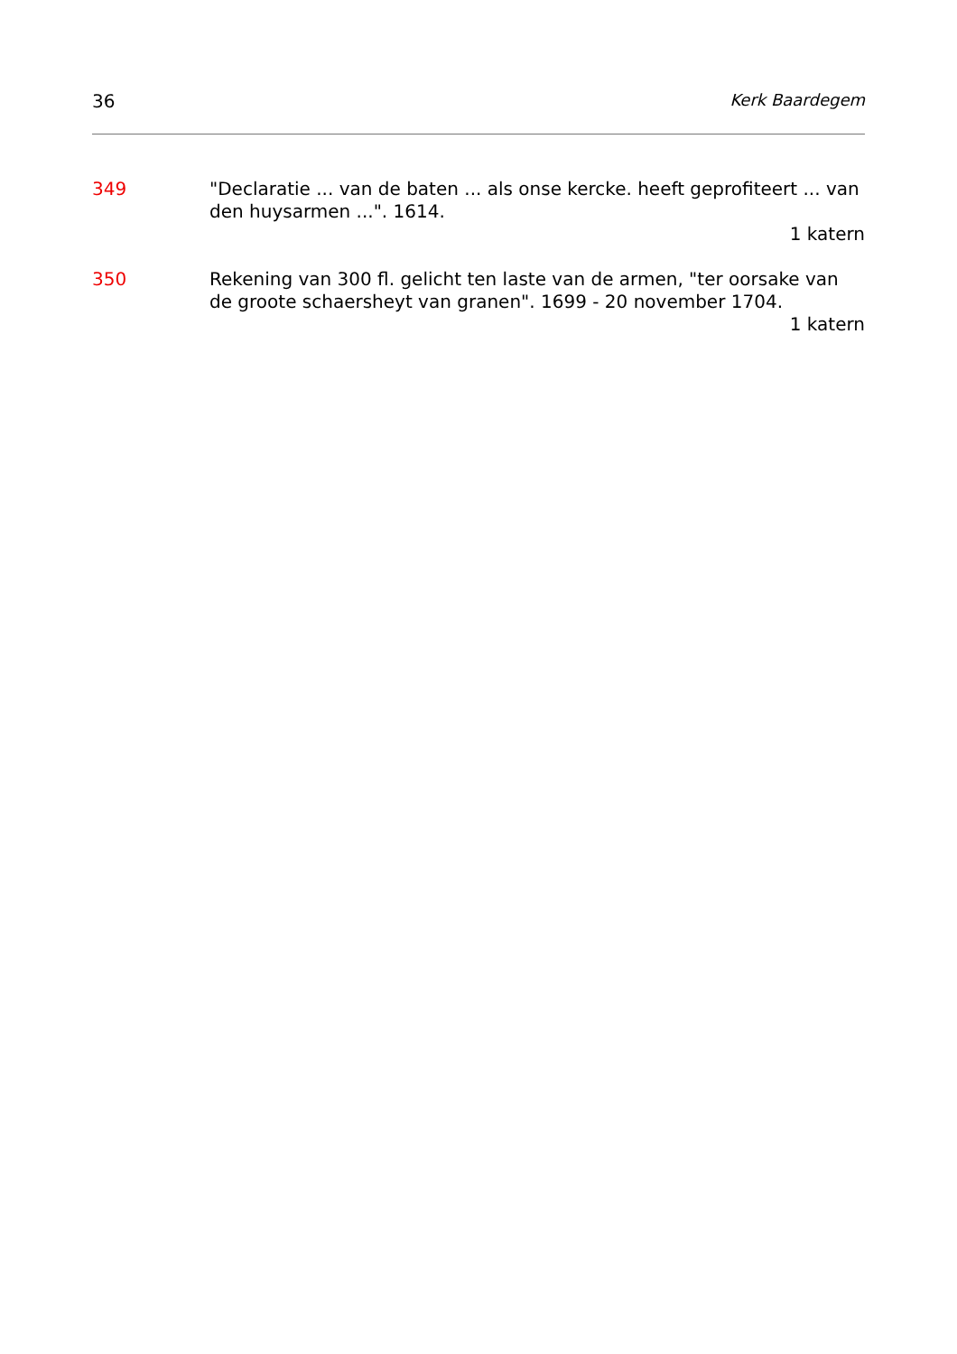36 Kerk Baardegem
349 "Declaratie ... van de baten ... als onse kercke. heeft geprofiteert ... van den huysarmen ...". 1614.
1 katern
350 Rekening van 300 fl. gelicht ten laste van de armen, "ter oorsake van de groote schaersheyt van granen". 1699 - 20 november 1704.
1 katern